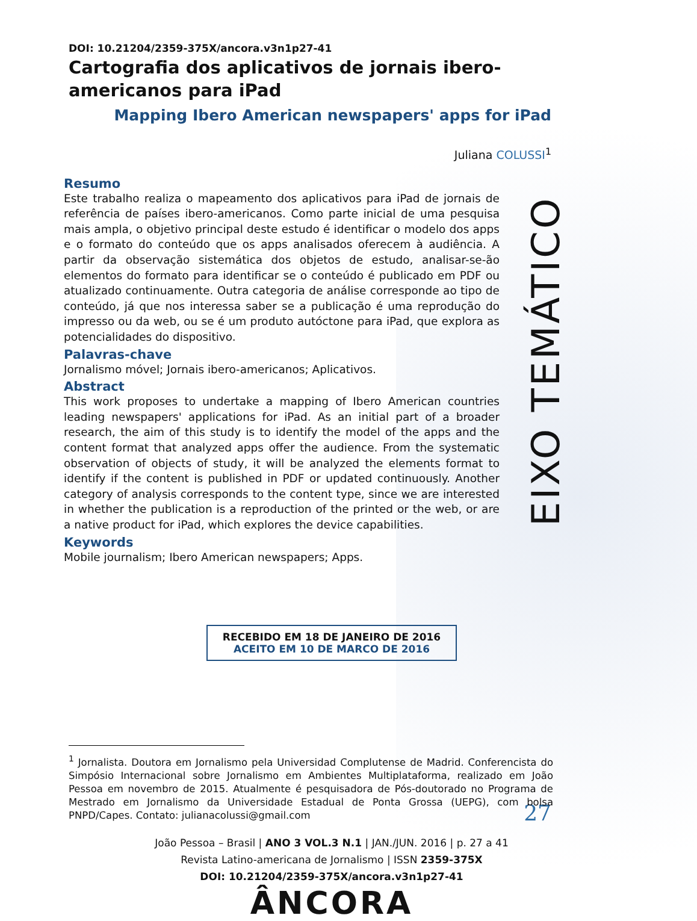EIXO TEMÁTICO
27
DOI: 10.21204/2359-375X/ancora.v3n1p27-41
Cartografia dos aplicativos de jornais ibero-americanos para iPad
Mapping Ibero American newspapers' apps for iPad
Juliana COLUSSI<sup>1</sup>
Resumo
Este trabalho realiza o mapeamento dos aplicativos para iPad de jornais de referência de países ibero-americanos. Como parte inicial de uma pesquisa mais ampla, o objetivo principal deste estudo é identificar o modelo dos apps e o formato do conteúdo que os apps analisados oferecem à audiência. A partir da observação sistemática dos objetos de estudo, analisar-se-ão elementos do formato para identificar se o conteúdo é publicado em PDF ou atualizado continuamente. Outra categoria de análise corresponde ao tipo de conteúdo, já que nos interessa saber se a publicação é uma reprodução do impresso ou da web, ou se é um produto autóctone para iPad, que explora as potencialidades do dispositivo.
Palavras-chave
Jornalismo móvel; Jornais ibero-americanos; Aplicativos.
Abstract
This work proposes to undertake a mapping of Ibero American countries leading newspapers' applications for iPad. As an initial part of a broader research, the aim of this study is to identify the model of the apps and the content format that analyzed apps offer the audience. From the systematic observation of objects of study, it will be analyzed the elements format to identify if the content is published in PDF or updated continuously. Another category of analysis corresponds to the content type, since we are interested in whether the publication is a reproduction of the printed or the web, or are a native product for iPad, which explores the device capabilities.
Keywords
Mobile journalism; Ibero American newspapers; Apps.
RECEBIDO EM 18 DE JANEIRO DE 2016
ACEITO EM 10 DE MARCO DE 2016
<sup>1</sup> Jornalista. Doutora em Jornalismo pela Universidad Complutense de Madrid. Conferencista do Simpósio Internacional sobre Jornalismo em Ambientes Multiplataforma, realizado em João Pessoa em novembro de 2015. Atualmente é pesquisadora de Pós-doutorado no Programa de Mestrado em Jornalismo da Universidade Estadual de Ponta Grossa (UEPG), com bolsa PNPD/Capes. Contato: julianacolussi@gmail.com
João Pessoa – Brasil | ANO 3 VOL.3 N.1 | JAN./JUN. 2016 | p. 27 a 41
Revista Latino-americana de Jornalismo | ISSN 2359-375X
DOI: 10.21204/2359-375X/ancora.v3n1p27-41
ÂNCORA